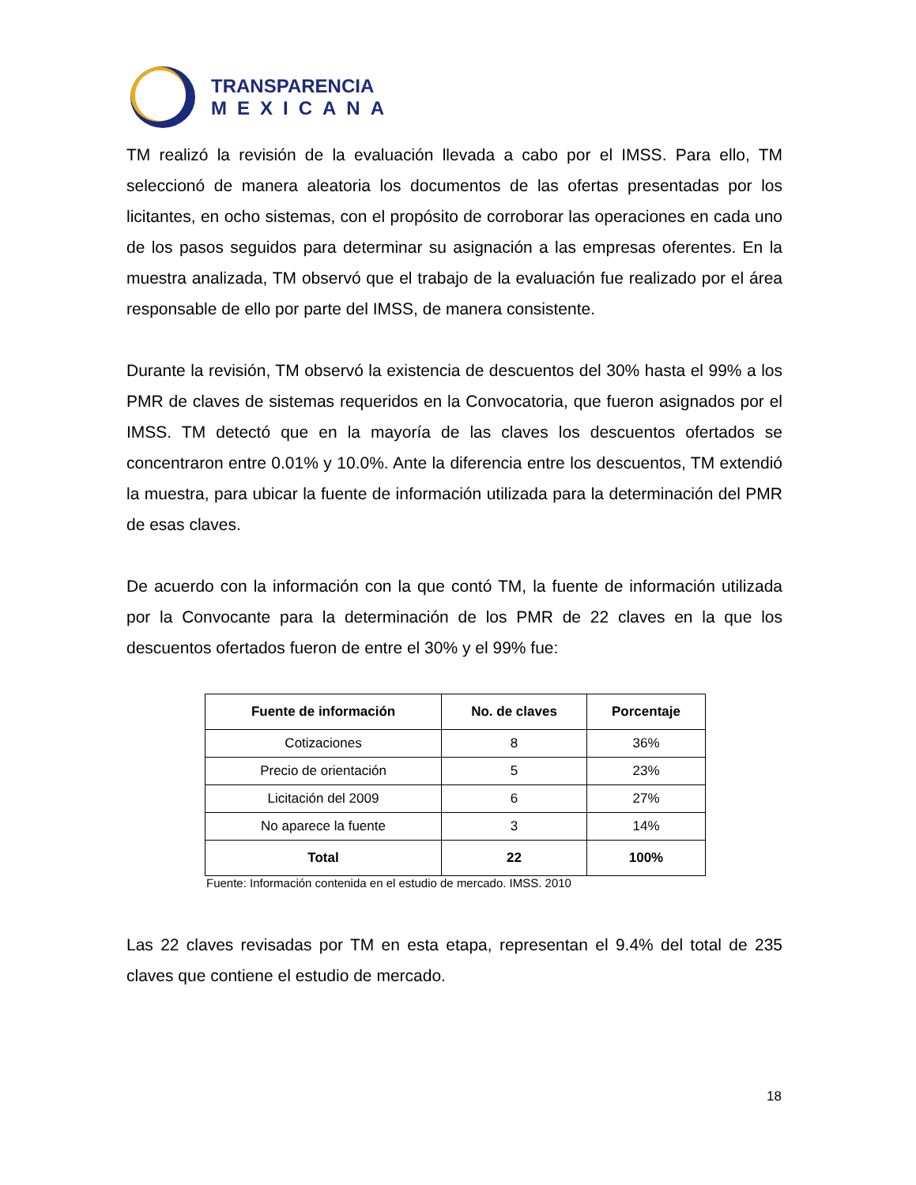TRANSPARENCIA
MEXICANA
TM realizó la revisión de la evaluación llevada a cabo por el IMSS. Para ello, TM seleccionó de manera aleatoria los documentos de las ofertas presentadas por los licitantes, en ocho sistemas, con el propósito de corroborar las operaciones en cada uno de los pasos seguidos para determinar su asignación a las empresas oferentes. En la muestra analizada, TM observó que el trabajo de la evaluación fue realizado por el área responsable de ello por parte del IMSS, de manera consistente.
Durante la revisión, TM observó la existencia de descuentos del 30% hasta el 99% a los PMR de claves de sistemas requeridos en la Convocatoria, que fueron asignados por el IMSS. TM detectó que en la mayoría de las claves los descuentos ofertados se concentraron entre 0.01% y 10.0%. Ante la diferencia entre los descuentos, TM extendió la muestra, para ubicar la fuente de información utilizada para la determinación del PMR de esas claves.
De acuerdo con la información con la que contó TM, la fuente de información utilizada por la Convocante para la determinación de los PMR de 22 claves en la que los descuentos ofertados fueron de entre el 30% y el 99% fue:
| Fuente de información | No. de claves | Porcentaje |
| --- | --- | --- |
| Cotizaciones | 8 | 36% |
| Precio de orientación | 5 | 23% |
| Licitación del 2009 | 6 | 27% |
| No aparece la fuente | 3 | 14% |
| Total | 22 | 100% |
Fuente: Información contenida en el estudio de mercado. IMSS. 2010
Las 22 claves revisadas por TM en esta etapa, representan el 9.4% del total de 235 claves que contiene el estudio de mercado.
18